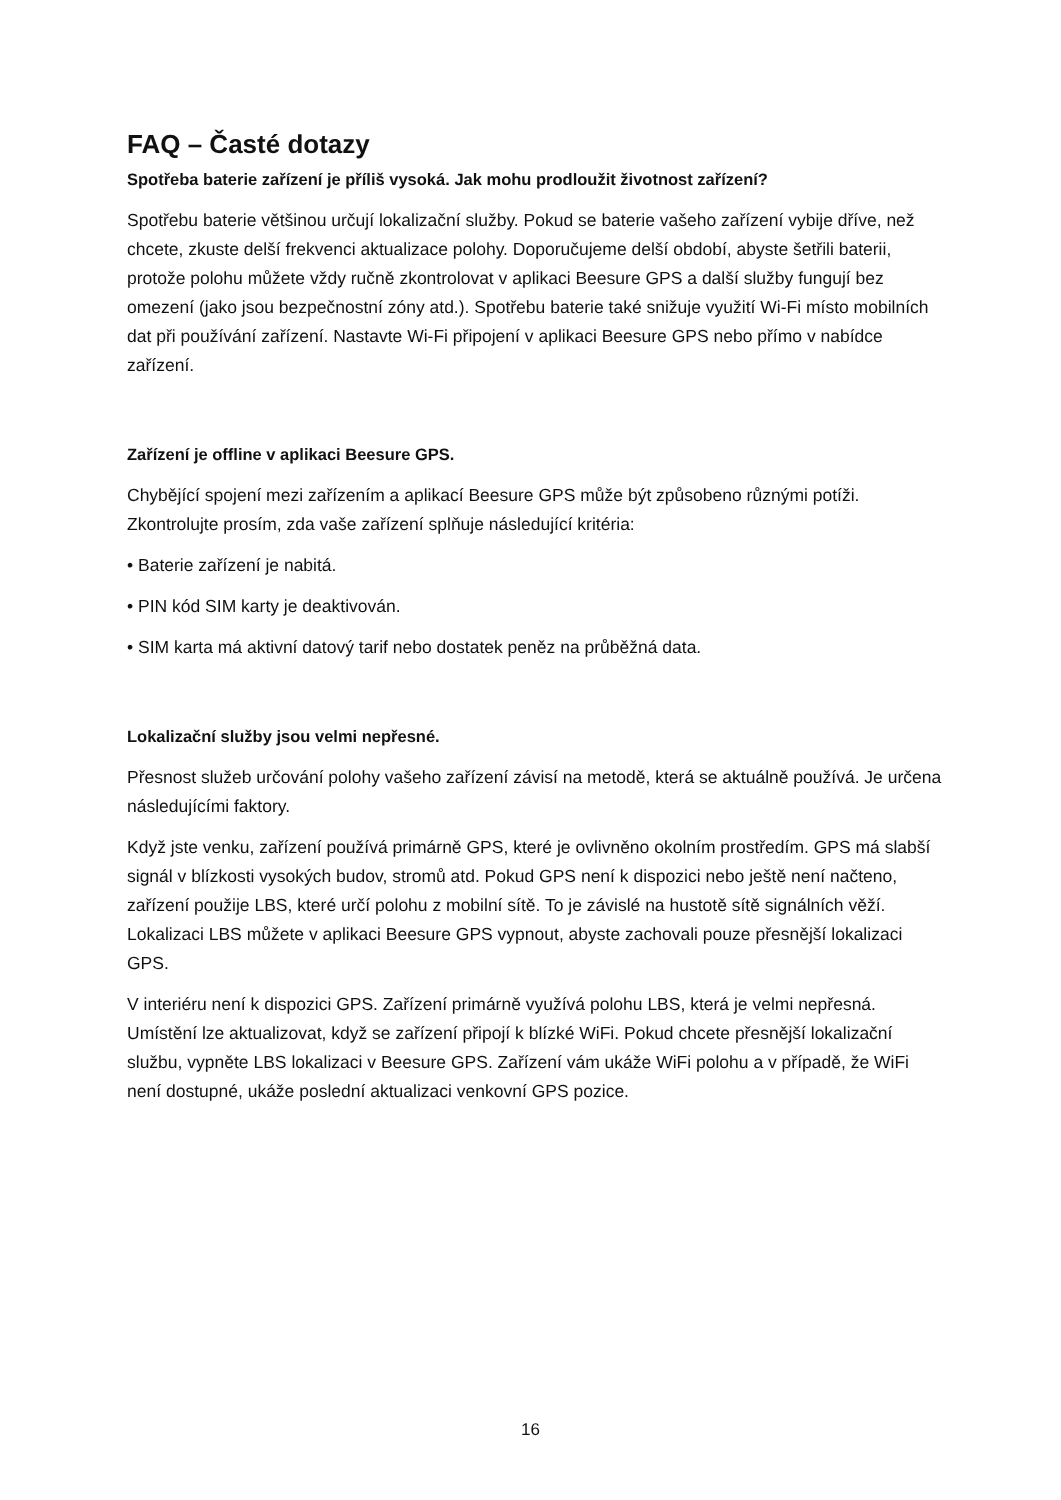FAQ – Časté dotazy
Spotřeba baterie zařízení je příliš vysoká. Jak mohu prodloužit životnost zařízení?
Spotřebu baterie většinou určují lokalizační služby. Pokud se baterie vašeho zařízení vybije dříve, než chcete, zkuste delší frekvenci aktualizace polohy. Doporučujeme delší období, abyste šetřili baterii, protože polohu můžete vždy ručně zkontrolovat v aplikaci Beesure GPS a další služby fungují bez omezení (jako jsou bezpečnostní zóny atd.). Spotřebu baterie také snižuje využití Wi-Fi místo mobilních dat při používání zařízení. Nastavte Wi-Fi připojení v aplikaci Beesure GPS nebo přímo v nabídce zařízení.
Zařízení je offline v aplikaci Beesure GPS.
Chybějící spojení mezi zařízením a aplikací Beesure GPS může být způsobeno různými potíži. Zkontrolujte prosím, zda vaše zařízení splňuje následující kritéria:
• Baterie zařízení je nabitá.
• PIN kód SIM karty je deaktivován.
• SIM karta má aktivní datový tarif nebo dostatek peněz na průběžná data.
Lokalizační služby jsou velmi nepřesné.
Přesnost služeb určování polohy vašeho zařízení závisí na metodě, která se aktuálně používá. Je určena následujícími faktory.
Když jste venku, zařízení používá primárně GPS, které je ovlivněno okolním prostředím. GPS má slabší signál v blízkosti vysokých budov, stromů atd. Pokud GPS není k dispozici nebo ještě není načteno, zařízení použije LBS, které určí polohu z mobilní sítě. To je závislé na hustotě sítě signálních věží. Lokalizaci LBS můžete v aplikaci Beesure GPS vypnout, abyste zachovali pouze přesnější lokalizaci GPS.
V interiéru není k dispozici GPS. Zařízení primárně využívá polohu LBS, která je velmi nepřesná. Umístění lze aktualizovat, když se zařízení připojí k blízké WiFi. Pokud chcete přesnější lokalizační službu, vypněte LBS lokalizaci v Beesure GPS. Zařízení vám ukáže WiFi polohu a v případě, že WiFi není dostupné, ukáže poslední aktualizaci venkovní GPS pozice.
16